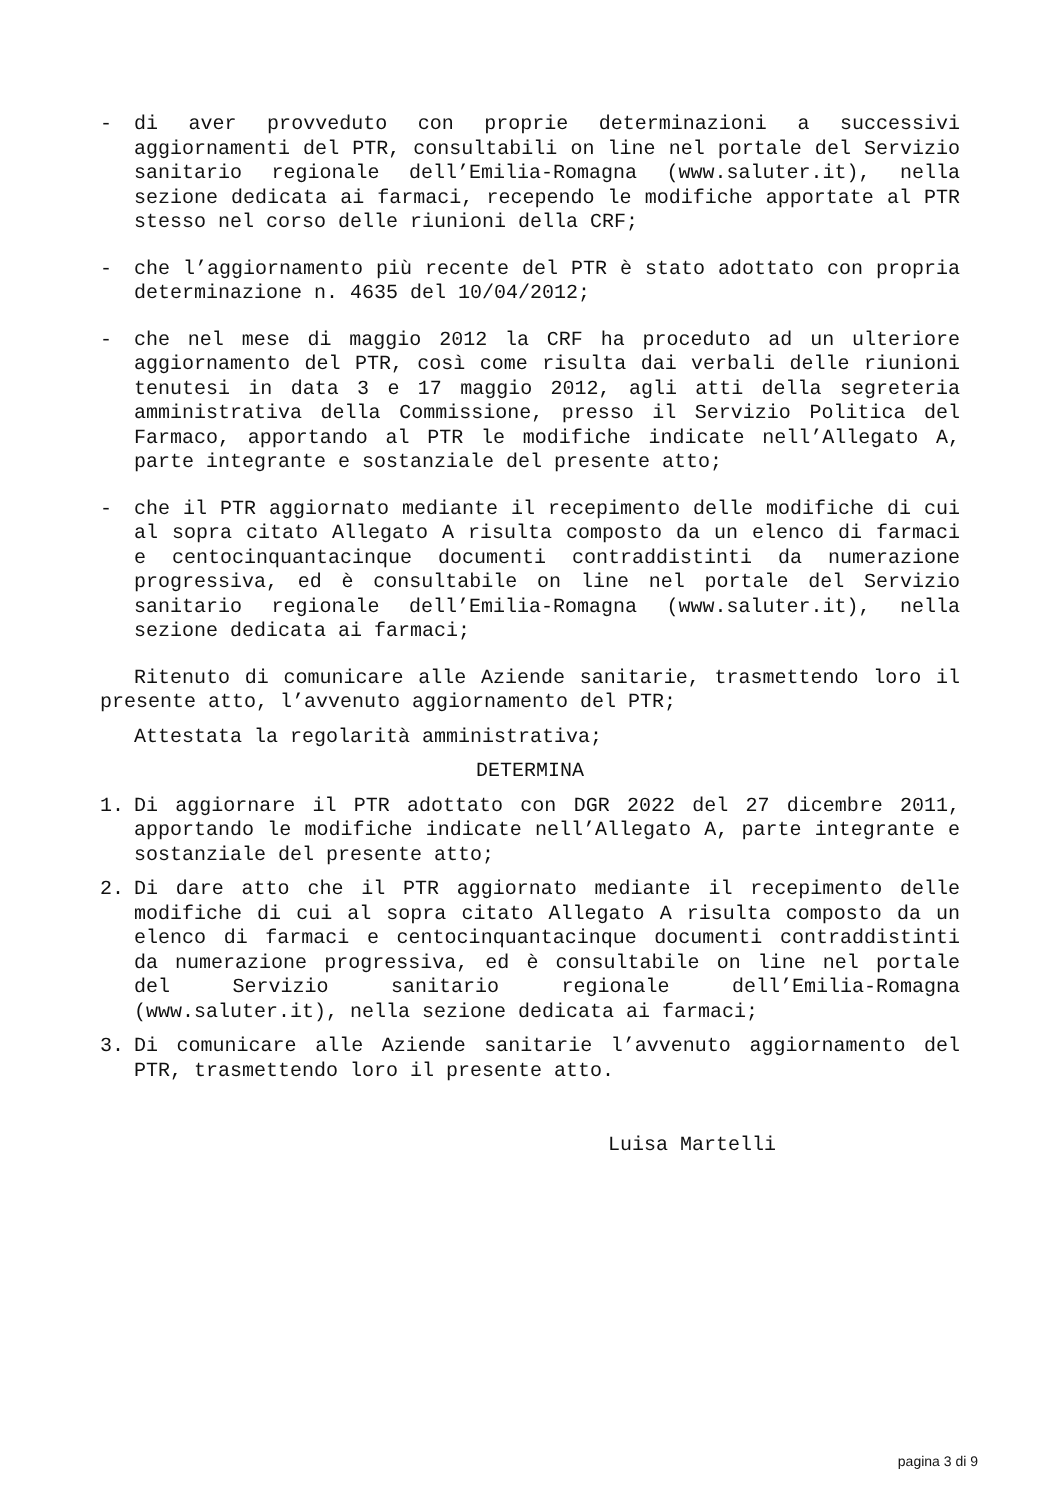- di aver provveduto con proprie determinazioni a successivi aggiornamenti del PTR, consultabili on line nel portale del Servizio sanitario regionale dell’Emilia-Romagna (www.saluter.it), nella sezione dedicata ai farmaci, recependo le modifiche apportate al PTR stesso nel corso delle riunioni della CRF;
- che l’aggiornamento più recente del PTR è stato adottato con propria determinazione n. 4635 del 10/04/2012;
- che nel mese di maggio 2012 la CRF ha proceduto ad un ulteriore aggiornamento del PTR, così come risulta dai verbali delle riunioni tenutesi in data 3 e 17 maggio 2012, agli atti della segreteria amministrativa della Commissione, presso il Servizio Politica del Farmaco, apportando al PTR le modifiche indicate nell’Allegato A, parte integrante e sostanziale del presente atto;
- che il PTR aggiornato mediante il recepimento delle modifiche di cui al sopra citato Allegato A risulta composto da un elenco di farmaci e centocinquantacinque documenti contraddistinti da numerazione progressiva, ed è consultabile on line nel portale del Servizio sanitario regionale dell’Emilia-Romagna (www.saluter.it), nella sezione dedicata ai farmaci;
Ritenuto di comunicare alle Aziende sanitarie, trasmettendo loro il presente atto, l’avvenuto aggiornamento del PTR;
Attestata la regolarità amministrativa;
DETERMINA
1. Di aggiornare il PTR adottato con DGR 2022 del 27 dicembre 2011, apportando le modifiche indicate nell’Allegato A, parte integrante e sostanziale del presente atto;
2. Di dare atto che il PTR aggiornato mediante il recepimento delle modifiche di cui al sopra citato Allegato A risulta composto da un elenco di farmaci e centocinquantacinque documenti contraddistinti da numerazione progressiva, ed è consultabile on line nel portale del Servizio sanitario regionale dell’Emilia-Romagna (www.saluter.it), nella sezione dedicata ai farmaci;
3. Di comunicare alle Aziende sanitarie l’avvenuto aggiornamento del PTR, trasmettendo loro il presente atto.
Luisa Martelli
pagina 3 di 9